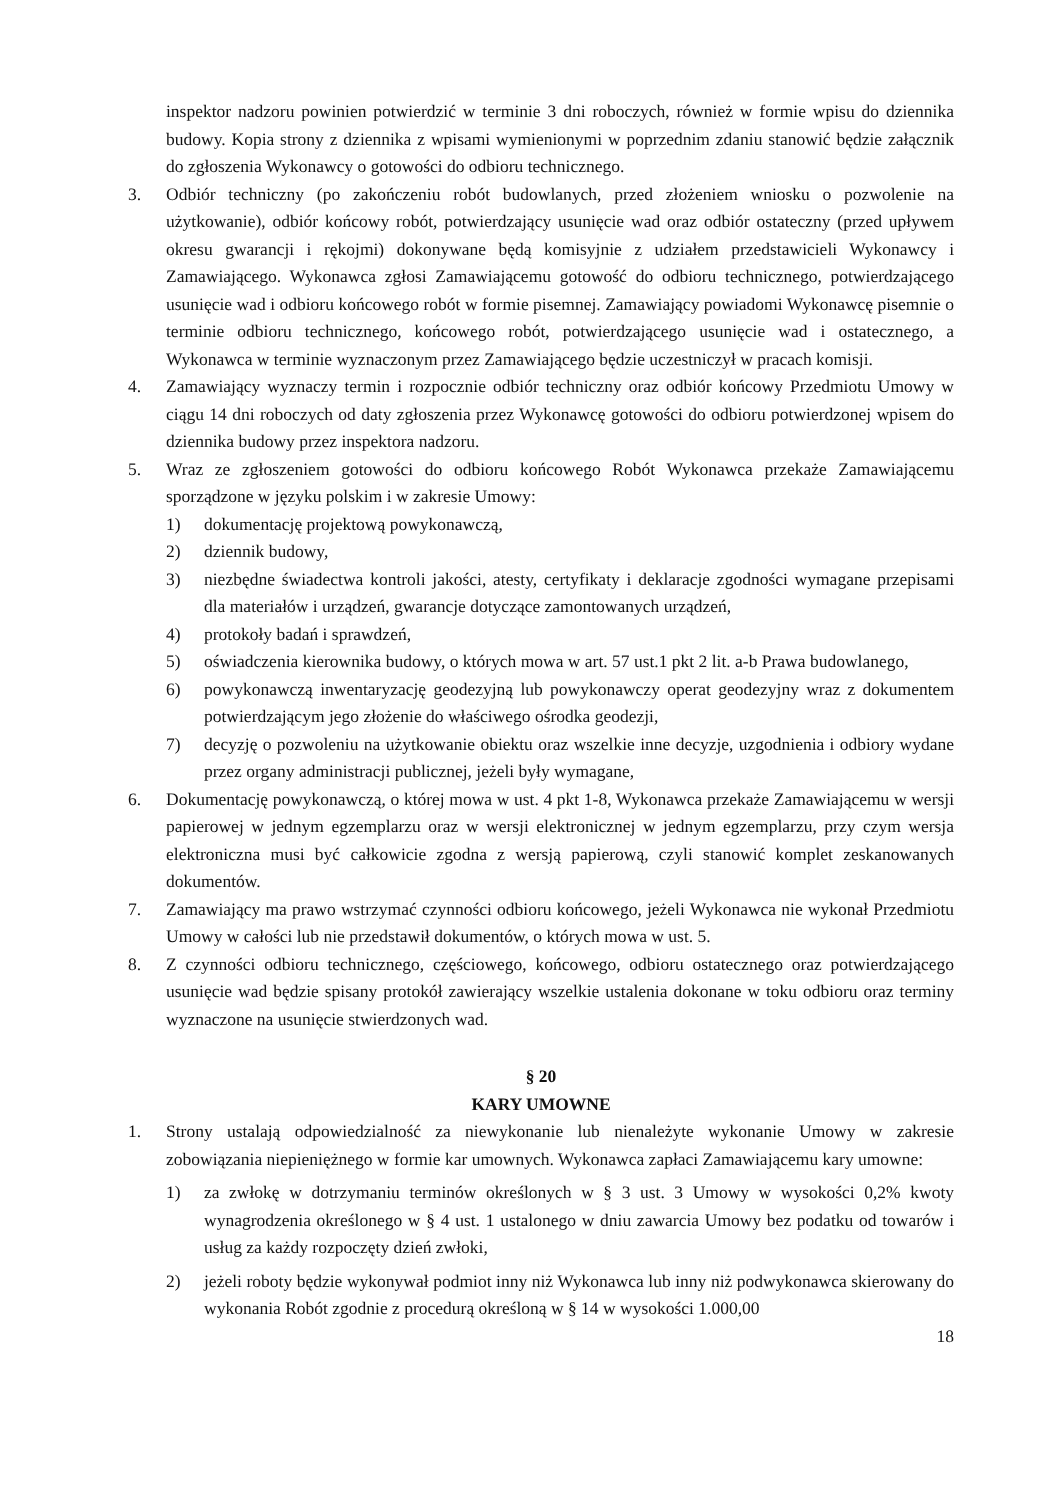inspektor nadzoru powinien potwierdzić w terminie 3 dni roboczych, również w formie wpisu do dziennika budowy. Kopia strony z dziennika z wpisami wymienionymi w poprzednim zdaniu stanowić będzie załącznik do zgłoszenia Wykonawcy o gotowości do odbioru technicznego.
3. Odbiór techniczny (po zakończeniu robót budowlanych, przed złożeniem wniosku o pozwolenie na użytkowanie), odbiór końcowy robót, potwierdzający usunięcie wad oraz odbiór ostateczny (przed upływem okresu gwarancji i rękojmi) dokonywane będą komisyjnie z udziałem przedstawicieli Wykonawcy i Zamawiającego. Wykonawca zgłosi Zamawiającemu gotowość do odbioru technicznego, potwierdzającego usunięcie wad i odbioru końcowego robót w formie pisemnej. Zamawiający powiadomi Wykonawcę pisemnie o terminie odbioru technicznego, końcowego robót, potwierdzającego usunięcie wad i ostatecznego, a Wykonawca w terminie wyznaczonym przez Zamawiającego będzie uczestniczył w pracach komisji.
4. Zamawiający wyznaczy termin i rozpocznie odbiór techniczny oraz odbiór końcowy Przedmiotu Umowy w ciągu 14 dni roboczych od daty zgłoszenia przez Wykonawcę gotowości do odbioru potwierdzonej wpisem do dziennika budowy przez inspektora nadzoru.
5. Wraz ze zgłoszeniem gotowości do odbioru końcowego Robót Wykonawca przekaże Zamawiającemu sporządzone w języku polskim i w zakresie Umowy:
1) dokumentację projektową powykonawczą,
2) dziennik budowy,
3) niezbędne świadectwa kontroli jakości, atesty, certyfikaty i deklaracje zgodności wymagane przepisami dla materiałów i urządzeń, gwarancje dotyczące zamontowanych urządzeń,
4) protokoły badań i sprawdzeń,
5) oświadczenia kierownika budowy, o których mowa w art. 57 ust.1 pkt 2 lit. a-b Prawa budowlanego,
6) powykonawczą inwentaryzację geodezyjną lub powykonawczy operat geodezyjny wraz z dokumentem potwierdzającym jego złożenie do właściwego ośrodka geodezji,
7) decyzję o pozwoleniu na użytkowanie obiektu oraz wszelkie inne decyzje, uzgodnienia i odbiory wydane przez organy administracji publicznej, jeżeli były wymagane,
6. Dokumentację powykonawczą, o której mowa w ust. 4 pkt 1-8, Wykonawca przekaże Zamawiającemu w wersji papierowej w jednym egzemplarzu oraz w wersji elektronicznej w jednym egzemplarzu, przy czym wersja elektroniczna musi być całkowicie zgodna z wersją papierową, czyli stanowić komplet zeskanowanych dokumentów.
7. Zamawiający ma prawo wstrzymać czynności odbioru końcowego, jeżeli Wykonawca nie wykonał Przedmiotu Umowy w całości lub nie przedstawił dokumentów, o których mowa w ust. 5.
8. Z czynności odbioru technicznego, częściowego, końcowego, odbioru ostatecznego oraz potwierdzającego usunięcie wad będzie spisany protokół zawierający wszelkie ustalenia dokonane w toku odbioru oraz terminy wyznaczone na usunięcie stwierdzonych wad.
§ 20
KARY UMOWNE
1. Strony ustalają odpowiedzialność za niewykonanie lub nienależyte wykonanie Umowy w zakresie zobowiązania niepieniężnego w formie kar umownych. Wykonawca zapłaci Zamawiającemu kary umowne:
1) za zwłokę w dotrzymaniu terminów określonych w § 3 ust. 3 Umowy w wysokości 0,2% kwoty wynagrodzenia określonego w § 4 ust. 1 ustalonego w dniu zawarcia Umowy bez podatku od towarów i usług za każdy rozpoczęty dzień zwłoki,
2) jeżeli roboty będzie wykonywał podmiot inny niż Wykonawca lub inny niż podwykonawca skierowany do wykonania Robót zgodnie z procedurą określoną w § 14 w wysokości 1.000,00
18